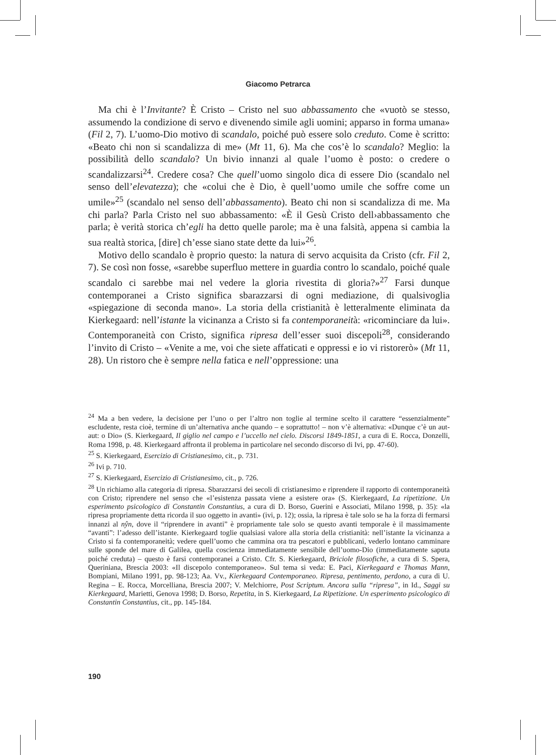Giacomo Petrarca
Ma chi è l’Invitante? È Cristo – Cristo nel suo abbassamento che «vuotò se stesso, assumendo la condizione di servo e divenendo simile agli uomini; apparso in forma umana» (Fil 2, 7). L’uomo-Dio motivo di scandalo, poiché può essere solo creduto. Come è scritto: «Beato chi non si scandalizza di me» (Mt 11, 6). Ma che cos’è lo scandalo? Meglio: la possibilità dello scandalo? Un bivio innanzi al quale l’uomo è posto: o credere o scandalizzarsi<sup>24</sup>. Credere cosa? Che quell’uomo singolo dica di essere Dio (scandalo nel senso dell’elevatezza); che «colui che è Dio, è quell’uomo umile che soffre come un umile»<sup>25</sup> (scandalo nel senso dell’abbassamento). Beato chi non si scandalizza di me. Ma chi parla? Parla Cristo nel suo abbassamento: «È il Gesù Cristo dell›abbassamento che parla; è verità storica ch’egli ha detto quelle parole; ma è una falsità, appena si cambia la sua realtà storica, [dire] ch’esse siano state dette da lui»<sup>26</sup>.
Motivo dello scandalo è proprio questo: la natura di servo acquisita da Cristo (cfr. Fil 2, 7). Se così non fosse, «sarebbe superfluo mettere in guardia contro lo scandalo, poiché quale scandalo ci sarebbe mai nel vedere la gloria rivestita di gloria?»<sup>27</sup> Farsi dunque contemporanei a Cristo significa sbarazzarsi di ogni mediazione, di qualsivoglia «spiegazione di seconda mano». La storia della cristianità è letteralmente eliminata da Kierkegaard: nell’istante la vicinanza a Cristo si fa contemporaneità: «ricominciare da lui». Contemporaneità con Cristo, significa ripresa dell’esser suoi discepoli<sup>28</sup>, considerando l’invito di Cristo – «Venite a me, voi che siete affaticati e oppressi e io vi ristorerò» (Mt 11, 28). Un ristoro che è sempre nella fatica e nell’oppressione: una
<sup>24</sup> Ma a ben vedere, la decisione per l’uno o per l’altro non toglie al termine scelto il carattere “essenzialmente” escludente, resta cioè, termine di un’alternativa anche quando – e soprattutto! – non v’è alternativa: «Dunque c’è un aut-aut: o Dio» (S. Kierkegaard, Il giglio nel campo e l’uccello nel cielo. Discorsi 1849-1851, a cura di E. Rocca, Donzelli, Roma 1998, p. 48. Kierkegaard affronta il problema in particolare nel secondo discorso di Ivi, pp. 47-60).
<sup>25</sup> S. Kierkegaard, Esercizio di Cristianesimo, cit., p. 731.
<sup>26</sup> Ivi p. 710.
<sup>27</sup> S. Kierkegaard, Esercizio di Cristianesimo, cit., p. 726.
<sup>28</sup> Un richiamo alla categoria di ripresa. Sbarazzarsi dei secoli di cristianesimo e riprendere il rapporto di contemporaneità con Cristo; riprendere nel senso che «l’esistenza passata viene a esistere ora» (S. Kierkegaard, La ripetizione. Un esperimento psicologico di Constantin Constantius, a cura di D. Borso, Guerini e Associati, Milano 1998, p. 35): «la ripresa propriamente detta ricorda il suo oggetto in avanti» (ivi, p. 12); ossia, la ripresa è tale solo se ha la forza di fermarsi innanzi al nŷn, dove il “riprendere in avanti” è propriamente tale solo se questo avanti temporale è il massimamente “avanti”: l’adesso dell’istante. Kierkegaard toglie qualsiasi valore alla storia della cristianità: nell’istante la vicinanza a Cristo si fa contemporaneità; vedere quell’uomo che cammina ora tra pescatori e pubblicani, vederlo lontano camminare sulle sponde del mare di Galilea, quella coscienza immediatamente sensibile dell’uomo-Dio (immediatamente saputa poiché creduta) – questo è farsi contemporanei a Cristo. Cfr. S. Kierkegaard, Briciole filosofiche, a cura di S. Spera, Queriniana, Brescia 2003: «Il discepolo contemporaneo». Sul tema si veda: E. Paci, Kierkegaard e Thomas Mann, Bompiani, Milano 1991, pp. 98-123; Aa. Vv., Kierkegaard Contemporaneo. Ripresa, pentimento, perdono, a cura di U. Regina – E. Rocca, Morcelliana, Brescia 2007; V. Melchiorre, Post Scriptum. Ancora sulla “ripresa”, in Id., Saggi su Kierkegaard, Marietti, Genova 1998; D. Borso, Repetita, in S. Kierkegaard, La Ripetizione. Un esperimento psicologico di Constantin Constantius, cit., pp. 145-184.
190